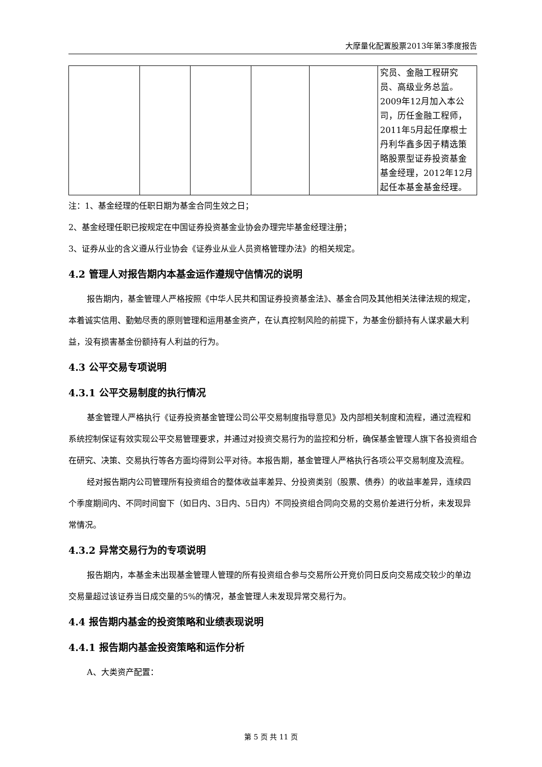大摩量化配置股票2013年第3季度报告
| | | | | | 究员、金融工程研究员、高级业务总监。2009年12月加入本公司，历任金融工程师，2011年5月起任摩根士丹利华鑫多因子精选策略股票型证券投资基金基金经理，2012年12月起任本基金基金经理。 |
注：1、基金经理的任职日期为基金合同生效之日；
2、基金经理任职已按规定在中国证券投资基金业协会办理完毕基金经理注册；
3、证券从业的含义遵从行业协会《证券业从业人员资格管理办法》的相关规定。
4.2 管理人对报告期内本基金运作遵规守信情况的说明
报告期内，基金管理人严格按照《中华人民共和国证券投资基金法》、基金合同及其他相关法律法规的规定，本着诚实信用、勤勉尽责的原则管理和运用基金资产，在认真控制风险的前提下，为基金份额持有人谋求最大利益，没有损害基金份额持有人利益的行为。
4.3 公平交易专项说明
4.3.1 公平交易制度的执行情况
基金管理人严格执行《证券投资基金管理公司公平交易制度指导意见》及内部相关制度和流程，通过流程和系统控制保证有效实现公平交易管理要求，并通过对投资交易行为的监控和分析，确保基金管理人旗下各投资组合在研究、决策、交易执行等各方面均得到公平对待。本报告期，基金管理人严格执行各项公平交易制度及流程。
经对报告期内公司管理所有投资组合的整体收益率差异、分投资类别（股票、债券）的收益率差异，连续四个季度期间内、不同时间窗下（如日内、3日内、5日内）不同投资组合同向交易的交易价差进行分析，未发现异常情况。
4.3.2 异常交易行为的专项说明
报告期内，本基金未出现基金管理人管理的所有投资组合参与交易所公开竞价同日反向交易成交较少的单边交易量超过该证券当日成交量的5%的情况，基金管理人未发现异常交易行为。
4.4 报告期内基金的投资策略和业绩表现说明
4.4.1 报告期内基金投资策略和运作分析
A、大类资产配置：
第 5 页 共 11 页